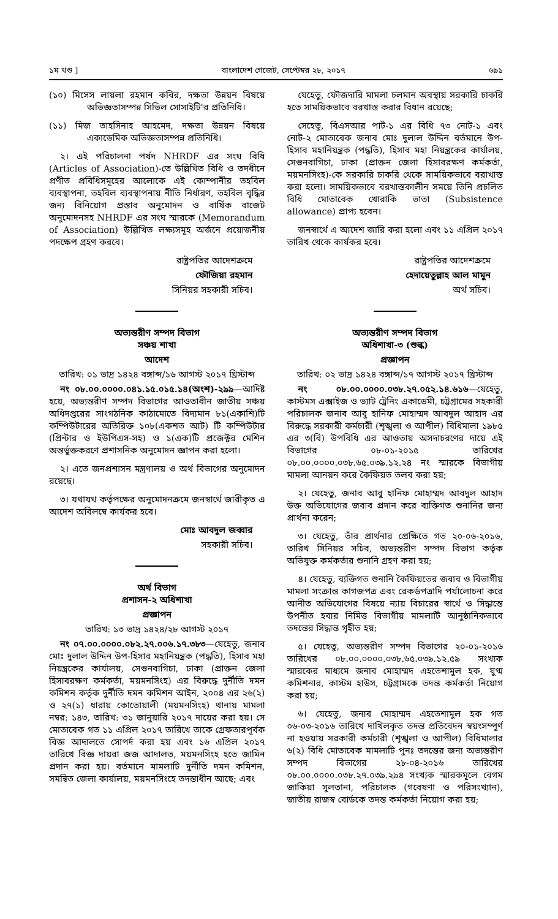১ম খণ্ড ] বাংলাদেশ গেজেট, সেপ্টেম্বর ২৮, ২০১৭ ৬৯১
(১০) মিসেস লায়লা রহমান কবির, দক্ষতা উন্নয়ন বিষয়ে অভিজ্ঞতাসম্পন্ন সিভিল সোসাইটি'র প্রতিনিধি।
(১১) মিজ তাহসিনাহ আহমেদ, দক্ষতা উন্নয়ন বিষয়ে একাডেমিক অভিজ্ঞতাসম্পন্ন প্রতিনিধি।
২। এই পরিচালনা পর্ষদ NHRDF এর সংঘ বিধি (Articles of Association)-তে উল্লিখিত বিধি ও তদধীনে প্রণীত প্রবিধিসমূহের আলোকে এই কোম্পানীর তহবিল ব্যবস্থাপনা, তহবিল ব্যবস্থাপনায় নীতি নির্ধারণ, তহবিল বৃদ্ধির জন্য বিনিয়োগ প্রস্তাব অনুমোদন ও বার্ষিক বাজেট অনুমোদনসহ NHRDF এর সংঘ স্মারকে (Memorandum of Association) উল্লিখিত লক্ষ্যসমূহ অর্জনে প্রয়োজনীয় পদক্ষেপ গ্রহণ করবে।
রাষ্ট্রপতির আদেশক্রমে
ফৌজিয়া রহমান
সিনিয়র সহকারী সচিব।
অভ্যন্তরীণ সম্পদ বিভাগ
সঞ্চয় শাখা
আদেশ
তারিখ: ০১ ভাদ্র ১৪২৪ বঙ্গাব্দ/১৬ আগস্ট ২০১৭ খ্রিস্টাব্দ
নং ০৮.০০.০০০০.০৪১.১৫.০১৫.১৪(অংশ)-২৯৯—আদিষ্ট হয়ে, অভ্যন্তরীণ সম্পদ বিভাগের আওতাধীন জাতীয় সঞ্চয় অধিদপ্তরের সাংগঠনিক কাঠামোতে বিদ্যমান ৮১(একাশি)টি কম্পিউটারের অতিরিক্ত ১০৮(একশত আট) টি কম্পিউটার (প্রিন্টার ও ইউপিএস-সহ) ও ১(এক)টি প্রজেক্টর মেশিন অন্তর্ভুক্তকরণে প্রশাসনিক অনুমোদন জ্ঞাপন করা হলো।
২। এতে জনপ্রশাসন মন্ত্রণালয় ও অর্থ বিভাগের অনুমোদন রয়েছে।
৩। যথাযথ কর্তৃপক্ষের অনুমোদনক্রমে জনস্বার্থে জারীকৃত এ আদেশ অবিলম্বে কার্যকর হবে।
মোঃ আবদুল জব্বার
সহকারী সচিব।
অর্থ বিভাগ
প্রশাসন-২ অধিশাখা
প্রজ্ঞাপন
তারিখ: ১৩ ভাদ্র ১৪২৪/২৮ আগস্ট ২০১৭
নং ০৭.০০.০০০০.০৮২.২৭.০০৬.১৭.৩৮৩—যেহেতু, জনাব মোঃ দুলাল উদ্দিন উপ-হিসাব মহানিয়ন্ত্রক (পদ্ধতি), হিসাব মহা নিয়ন্ত্রকের কার্যালয়, সেগুনবাগিচা, ঢাকা (প্রাক্তন জেলা হিসাবরক্ষণ কর্মকর্তা, ময়মনসিংহ) এর বিরুদ্ধে দুর্নীতি দমন কমিশন কর্তৃক দুর্নীতি দমন কমিশন আইন, ২০০৪ এর ২৬(২) ও ২৭(১) ধারায় কোতোয়ালী (ময়মনসিংহ) থানায় মামলা নম্বর: ১৪৩, তারিখ: ৩১ জানুয়ারি ২০১৭ দায়ের করা হয়। সে মোতাবেক গত ১১ এপ্রিল ২০১৭ তারিখে তাকে গ্রেফতারপূর্বক বিজ্ঞ আদালতে সোপর্দ করা হয় এবং ১৬ এপ্রিল ২০১৭ তারিখে বিজ্ঞ দায়রা জজ আদালত, ময়মনসিংহ হতে জামিন প্রদান করা হয়। বর্তমানে মামলাটি দুর্নীতি দমন কমিশন, সমন্বিত জেলা কার্যালয়, ময়মনসিংহে তদন্তাধীন আছে; এবং
যেহেতু, ফৌজদারি মামলা চলমান অবস্থায় সরকারি চাকরি হতে সাময়িকভাবে বরখাস্ত করার বিধান রয়েছে;
সেহেতু, বিএসআর পার্ট-১ এর বিধি ৭৩ নোট-১ এবং নোট-২ মোতাবেক জনাব মোঃ দুলাল উদ্দিন বর্তমানে উপ-হিসাব মহানিয়ন্ত্রক (পদ্ধতি), হিসাব মহা নিয়ন্ত্রকের কার্যালয়, সেগুনবাগিচা, ঢাকা (প্রাক্তন জেলা হিসাবরক্ষণ কর্মকর্তা, ময়মনসিংহ)-কে সরকারি চাকরি থেকে সাময়িকভাবে বরাখাস্ত করা হলো। সাময়িকভাবে বরখাস্তকালীন সময়ে তিনি প্রচলিত বিধি মোতাবেক খোরাকি ভাতা (Subsistence allowance) প্রাপ্য হবেন।
জনস্বার্থে এ আদেশ জারি করা হলো এবং ১১ এপ্রিল ২০১৭ তারিখ থেকে কার্যকর হবে।
রাষ্ট্রপতির আদেশক্রমে
হেদায়েতুল্লাহ আল মামুন
অর্থ সচিব।
অভ্যন্তরীণ সম্পদ বিভাগ
অধিশাখা-৩ (শুল্ক)
প্রজ্ঞাপন
তারিখ: ০২ ভাদ্র ১৪২৪ বঙ্গাব্দ/১৭ আগস্ট ২০১৭ খ্রিস্টাব্দ
নং ০৮.০০.০০০০.০৩৮.২৭.০৫২.১৪.৬১৬—যেহেতু, কাস্টমস এক্সাইজ ও ভ্যাট ট্রেনিং একাডেমী, চট্টগ্রামের সহকারী পরিচালক জনাব আবু হানিফ মোহাম্মদ আবদুল আহাদ এর বিরুদ্ধে সরকারী কর্মচারী (শৃঙ্খলা ও আপীল) বিধিমালা ১৯৮৫ এর ৩(বি) উপবিধি এর আওতায় অসদাচরণের দায়ে এই বিভাগের ০৮-০১-২০১৫ তারিখের ০৮.০০.০০০০.০৩৮.৬৫.০৩৯.১২.২৪ নং স্মারকে বিভাগীয় মামলা আনয়ন করে কৈফিয়ত তলব করা হয়;
২। যেহেতু, জনাব আবু হানিফ মোহাম্মদ আবদুল আহাদ উক্ত অভিযোগের জবাব প্রদান করে ব্যক্তিগত শুনানির জন্য প্রার্থনা করেন;
৩। যেহেতু, তাঁর প্রার্থনার প্রেক্ষিতে গত ২০-০৬-২০১৬, তারিখ সিনিয়র সচিব, অভ্যন্তরীণ সম্পদ বিভাগ কর্তৃক অভিযুক্ত কর্মকর্তার শুনানি গ্রহণ করা হয়;
৪। যেহেতু, ব্যক্তিগত শুনানি কৈফিয়তের জবাব ও বিভাগীয় মামলা সংক্রান্ত কাগজপত্র এবং রেকর্ডপত্রাদি পর্যালোচনা করে আনীত অভিযোগের বিষয়ে ন্যায় বিচারের স্বার্থে ও সিদ্ধান্তে উপনীত হবার নিমিত্ত বিভাগীয় মামলাটি আনুষ্ঠানিকভাবে তদন্তের সিদ্ধান্ত গৃহীত হয়;
৫। যেহেতু, অভ্যন্তরীণ সম্পদ বিভাগের ২০-০১-২০১৬ তারিখের ০৮.০০.০০০০.০৩৮.৬৫.০৩৯.১২.৫৯ সংখ্যক স্মারকের মাধ্যমে জনাব মোহাম্মদ এহতেশামুল হক, যুগ্ম কমিশনার, কাস্টম হাউস, চট্টগ্রামকে তদন্ত কর্মকর্তা নিয়োগ করা হয়;
৬। যেহেতু, জনাব মোহাম্মদ এহতেশামুল হক গত ০৬-০৩-২০১৬ তারিখে দাখিলকৃত তদন্ত প্রতিবেদন স্বয়ংসম্পূর্ণ না হওয়ায় সরকারী কর্মচারী (শৃঙ্খলা ও আপীল) বিধিমালার ৬(২) বিধি মোতাবেক মামলাটি পুনঃ তদন্তের জন্য অভ্যন্তরীণ সম্পদ বিভাগের ২৮-০৪-২০১৬ তারিখের ০৮.০০.০০০০.০৩৮.২৭.০৩৯.২৯৪ সংখ্যক স্মারকমূলে বেগম জাকিয়া সুলতানা, পরিচালক (গবেষণা ও পরিসংখ্যান), জাতীয় রাজস্ব বোর্ডকে তদন্ত কর্মকর্তা নিয়োগ করা হয়;